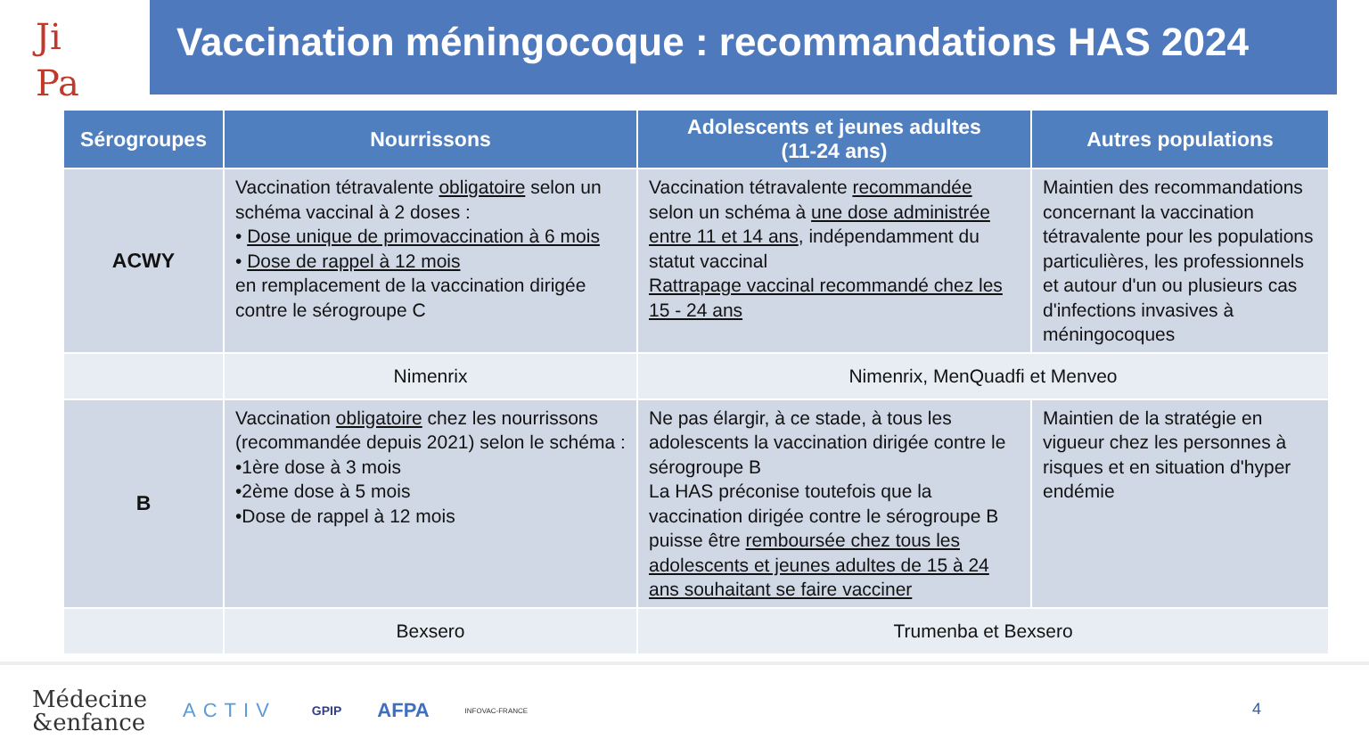Ji
Pa
Vaccination méningocoque : recommandations HAS 2024
| Sérogroupes | Nourrissons | Adolescents et jeunes adultes (11-24 ans) | Autres populations |
| --- | --- | --- | --- |
| ACWY | Vaccination tétravalente obligatoire selon un schéma vaccinal à 2 doses : • Dose unique de primovaccination à 6 mois • Dose de rappel à 12 mois en remplacement de la vaccination dirigée contre le sérogroupe C | Vaccination tétravalente recommandée selon un schéma à une dose administrée entre 11 et 14 ans , indépendamment du statut vaccinal Rattrapage vaccinal recommandé chez les 15 - 24 ans | Maintien des recommandations concernant la vaccination tétravalente pour les populations particulières, les professionnels et autour d'un ou plusieurs cas d'infections invasives à méningocoques |
| | Nimenrix | Nimenrix, MenQuadfi et Menveo | |
| B | Vaccination obligatoire chez les nourrissons (recommandée depuis 2021) selon le schéma : •1ère dose à 3 mois •2ème dose à 5 mois •Dose de rappel à 12 mois | Ne pas élargir, à ce stade, à tous les adolescents la vaccination dirigée contre le sérogroupe B La HAS préconise toutefois que la vaccination dirigée contre le sérogroupe B puisse être remboursée chez tous les adolescents et jeunes adultes de 15 à 24 ans souhaitant se faire vacciner | Maintien de la stratégie en vigueur chez les personnes à risques et en situation d'hyper endémie |
| | Bexsero | Trumenba et Bexsero | |
Médecine
&enfance ACTIV GPIP AFPA INFOVAC-FRANCE
4